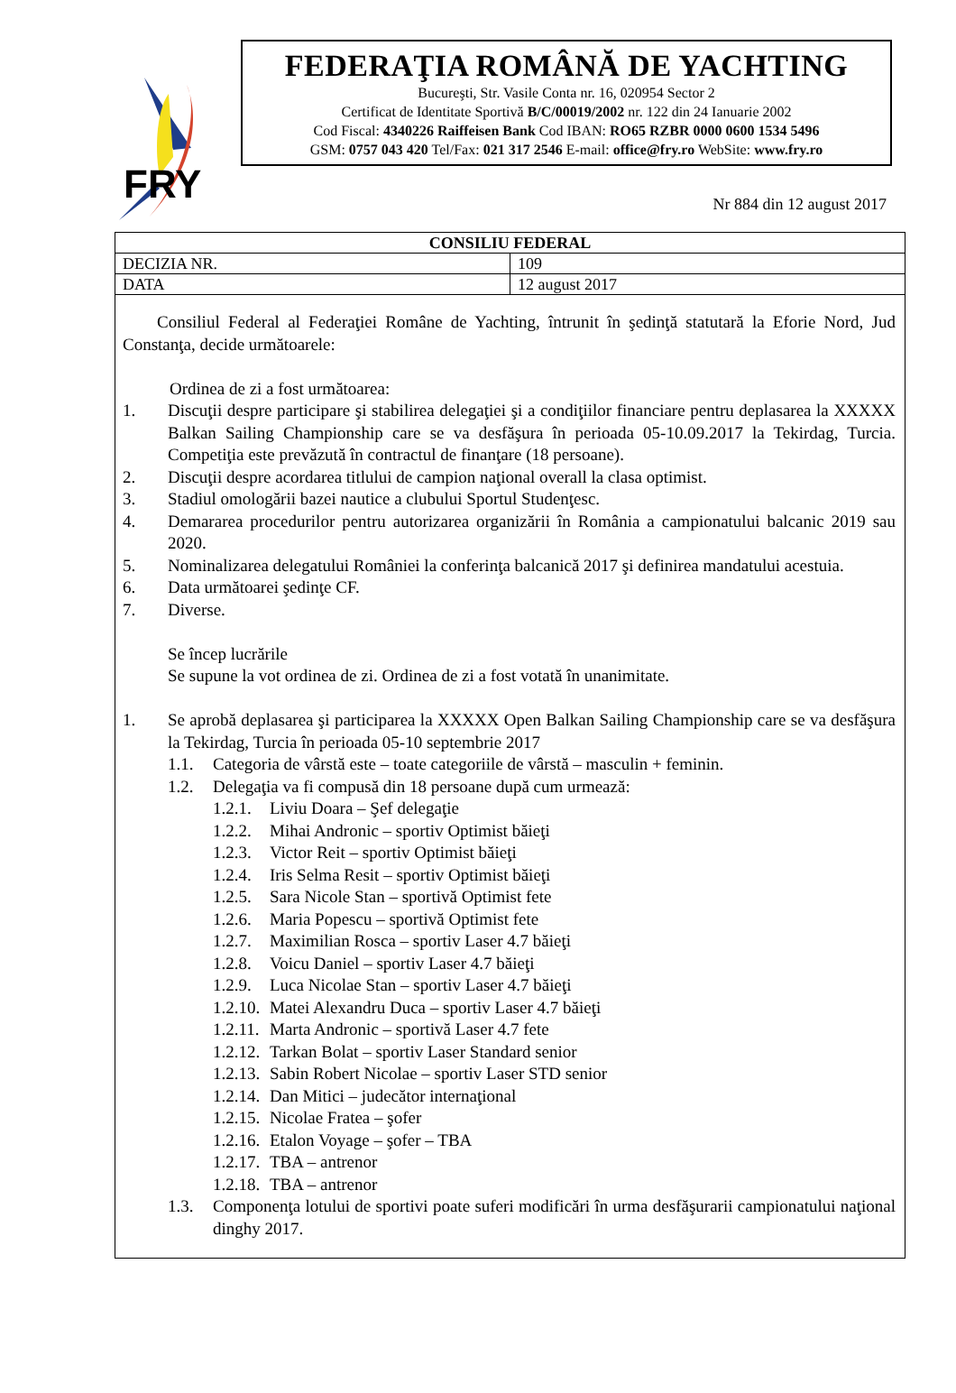FRY
FEDERAŢIA ROMÂNĂ DE YACHTING
Bucureşti, Str. Vasile Conta nr. 16, 020954 Sector 2
Certificat de Identitate Sportivă B/C/00019/2002 nr. 122 din 24 Ianuarie 2002
Cod Fiscal: 4340226 Raiffeisen Bank Cod IBAN: RO65 RZBR 0000 0600 1534 5496
GSM: 0757 043 420 Tel/Fax: 021 317 2546 E-mail: office@fry.ro WebSite: www.fry.ro
Nr 884 din 12 august 2017
| CONSILIU FEDERAL | |
| --- | --- |
| DECIZIA NR. | 109 |
| DATA | 12 august 2017 |
| Consiliul Federal al Federaţiei Române de Yachting, întrunit în şedinţă statutară la Eforie Nord, Jud Constanţa, decide următoarele: Ordinea de zi a fost următoarea: 1. Discuţii despre participare şi stabilirea delegaţiei şi a condiţiilor financiare pentru deplasarea la XXXXX Balkan Sailing Championship care se va desfăşura în perioada 05-10.09.2017 la Tekirdag, Turcia. Competiţia este prevăzută în contractul de finanţare (18 persoane). 2. Discuţii despre acordarea titlului de campion naţional overall la clasa optimist. 3. Stadiul omologării bazei nautice a clubului Sportul Studenţesc. 4. Demararea procedurilor pentru autorizarea organizării în România a campionatului balcanic 2019 sau 2020. 5. Nominalizarea delegatului României la conferinţa balcanică 2017 şi definirea mandatului acestuia. 6. Data următoarei şedinţe CF. 7. Diverse. Se încep lucrările Se supune la vot ordinea de zi. Ordinea de zi a fost votată în unanimitate. 1. Se aprobă deplasarea şi participarea la XXXXX Open Balkan Sailing Championship care se va desfăşura la Tekirdag, Turcia în perioada 05-10 septembrie 2017 1.1. Categoria de vârstă este – toate categoriile de vârstă – masculin + feminin. 1.2. Delegaţia va fi compusă din 18 persoane după cum urmează: 1.2.1. Liviu Doara – Şef delegaţie 1.2.2. Mihai Andronic – sportiv Optimist băieţi 1.2.3. Victor Reit – sportiv Optimist băieţi 1.2.4. Iris Selma Resit – sportiv Optimist băieţi 1.2.5. Sara Nicole Stan – sportivă Optimist fete 1.2.6. Maria Popescu – sportivă Optimist fete 1.2.7. Maximilian Rosca – sportiv Laser 4.7 băieţi 1.2.8. Voicu Daniel – sportiv Laser 4.7 băieţi 1.2.9. Luca Nicolae Stan – sportiv Laser 4.7 băieţi 1.2.10. Matei Alexandru Duca – sportiv Laser 4.7 băieţi 1.2.11. Marta Andronic – sportivă Laser 4.7 fete 1.2.12. Tarkan Bolat – sportiv Laser Standard senior 1.2.13. Sabin Robert Nicolae – sportiv Laser STD senior 1.2.14. Dan Mitici – judecător internaţional 1.2.15. Nicolae Fratea – şofer 1.2.16. Etalon Voyage – şofer – TBA 1.2.17. TBA – antrenor 1.2.18. TBA – antrenor 1.3. Componenţa lotului de sportivi poate suferi modificări în urma desfăşurarii campionatului naţional dinghy 2017. | |